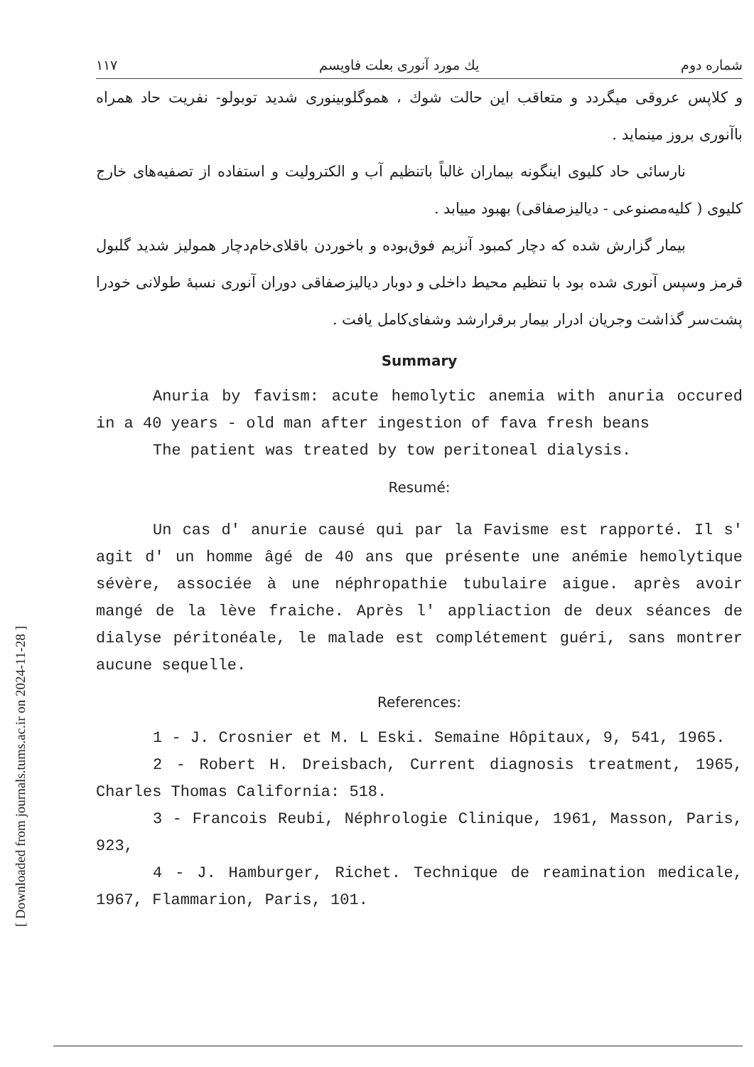[ Downloaded from journals.tums.ac.ir on 2024-11-28 ]
شماره دوم يك مورد آنورى بعلت فاويسم ۱۱۷
و کلاپس عروقی میگردد و متعاقب این حالت شوك ، هموگلوبینوری شدید توبولو- نفریت حاد همراه باآنوری بروز مینماید .
نارسائی حاد کلیوی اینگونه بیماران غالباً باتنظیم آب و الکترولیت و استفاده از تصفیه‌های خارج کلیوی ( کلیه‌مصنوعی - دیالیزصفاقی) بهبود مییابد .
بیمار گزارش شده که دچار کمبود آنزیم فوق‌بوده و باخوردن باقلای‌خام‌دچار همولیز شدید گلبول قرمز وسپس آنوری شده بود با تنظیم محیط داخلی و دوبار دیالیزصفاقی دوران آنوری نسبهٔ طولانی خودرا پشت‌سر گذاشت وجریان ادرار بیمار برقرارشد وشفای‌کامل یافت .
Summary
Anuria by favism: acute hemolytic anemia with anuria occured in a 40 years - old man after ingestion of fava fresh beans
The patient was treated by tow peritoneal dialysis.
Resumé:
Un cas d' anurie causé qui par la Favisme est rapporté. Il s' agit d' un homme âgé de 40 ans que présente une anémie hemolytique sévère, associée à une néphropathie tubulaire aigue. après avoir mangé de la lève fraiche. Après l' appliaction de deux séances de dialyse péritonéale, le malade est complétement guéri, sans montrer aucune sequelle.
References:
1 - J. Crosnier et M. L Eski. Semaine Hôpitaux, 9, 541, 1965.
2 - Robert H. Dreisbach, Current diagnosis treatment, 1965, Charles Thomas California: 518.
3 - Francois Reubi, Néphrologie Clinique, 1961, Masson, Paris, 923,
4 - J. Hamburger, Richet. Technique de reamination medicale, 1967, Flammarion, Paris, 101.